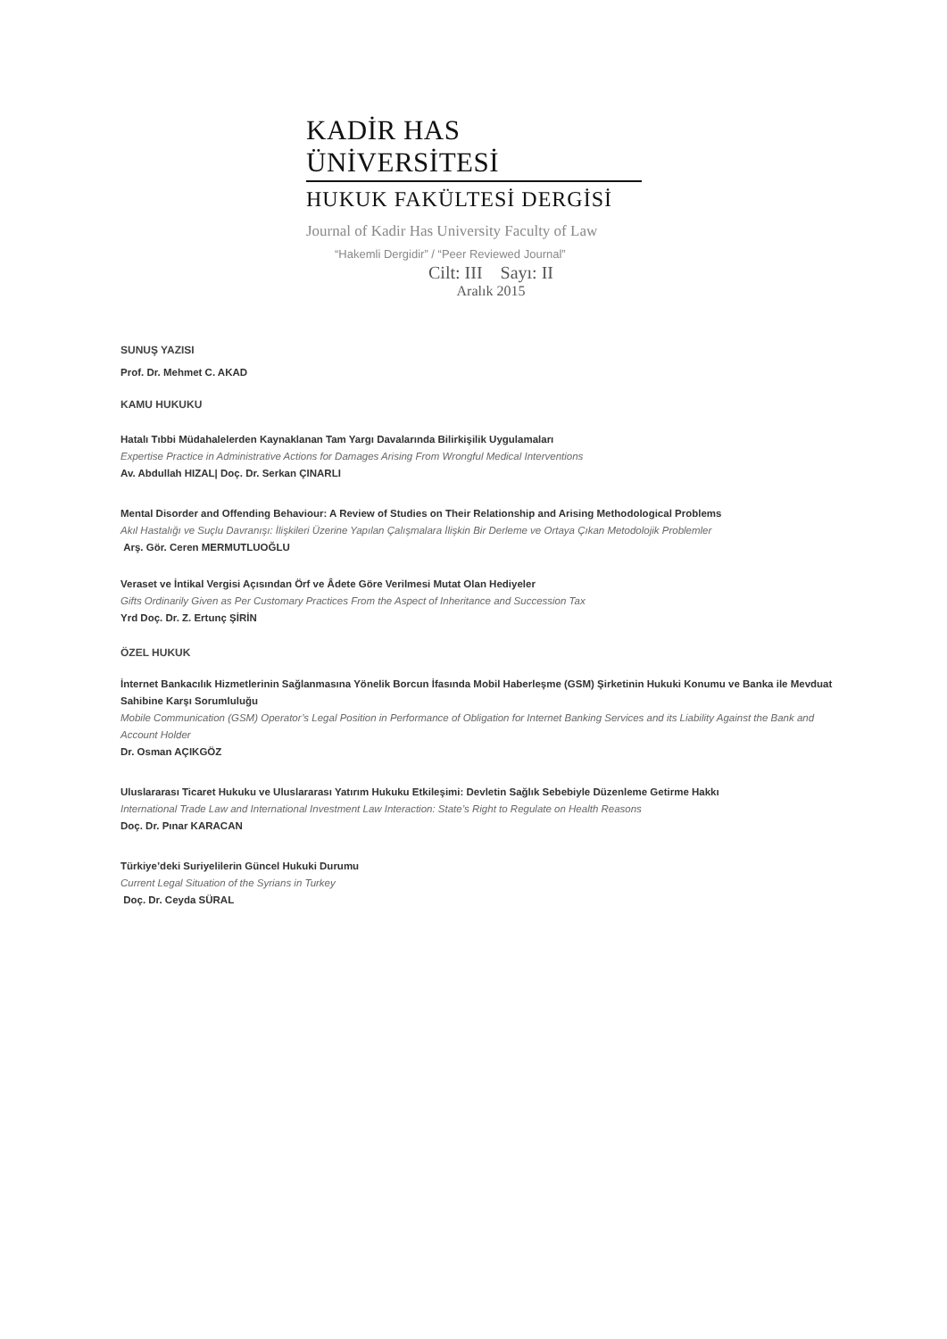KADİR HAS ÜNİVERSİTESİ
HUKUK FAKÜLTESİ DERGİSİ
Journal of Kadir Has University Faculty of Law
“Hakemli Dergidir” / “Peer Reviewed Journal”
Cilt: III Sayı: II
Aralık 2015
SUNUŞ YAZISI
Prof. Dr. Mehmet C. AKAD
KAMU HUKUKU
Hatalı Tıbbi Müdahalelerden Kaynaklanan Tam Yargı Davalarında Bilirkişilik Uygulamaları
Expertise Practice in Administrative Actions for Damages Arising From Wrongful Medical Interventions
Av. Abdullah HIZAL| Doç. Dr. Serkan ÇINARLI
Mental Disorder and Offending Behaviour: A Review of Studies on Their Relationship and Arising Methodological Problems
Akıl Hastalığı ve Suçlu Davranışı: İlişkileri Üzerine Yapılan Çalışmalara İlişkin Bir Derleme ve Ortaya Çıkan Metodolojik Problemler
Arş. Gör. Ceren MERMUTLUOĞLU
Veraset ve İntikal Vergisi Açısından Örf ve Âdete Göre Verilmesi Mutat Olan Hediyeler
Gifts Ordinarily Given as Per Customary Practices From the Aspect of Inheritance and Succession Tax
Yrd Doç. Dr. Z. Ertunç ŞİRİN
ÖZEL HUKUK
İnternet Bankacılık Hizmetlerinin Sağlanmasına Yönelik Borcun İfasında Mobil Haberleşme (GSM) Şirketinin Hukuki Konumu ve Banka ile Mevduat Sahibine Karşı Sorumluluğu
Mobile Communication (GSM) Operator’s Legal Position in Performance of Obligation for Internet Banking Services and its Liability Against the Bank and Account Holder
Dr. Osman AÇIKGÖZ
Uluslararası Ticaret Hukuku ve Uluslararası Yatırım Hukuku Etkileşimi: Devletin Sağlık Sebebiyle Düzenleme Getirme Hakkı
International Trade Law and International Investment Law Interaction: State’s Right to Regulate on Health Reasons
Doç. Dr. Pınar KARACAN
Türkiye’deki Suriyelilerin Güncel Hukuki Durumu
Current Legal Situation of the Syrians in Turkey
Doç. Dr. Ceyda SÜRAL